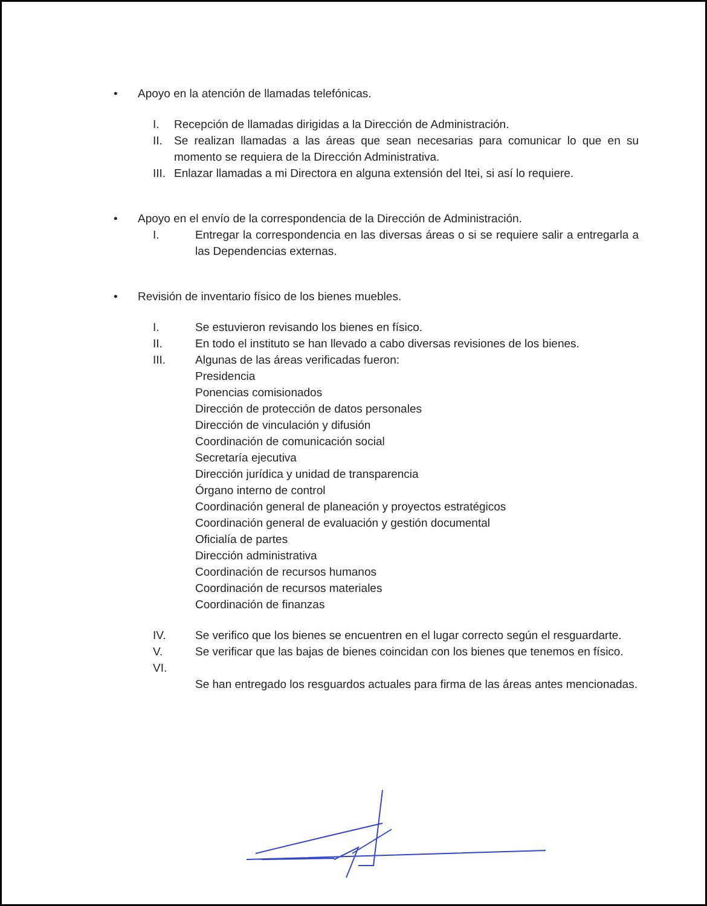• Apoyo en la atención de llamadas telefónicas.
I. Recepción de llamadas dirigidas a la Dirección de Administración.
II. Se realizan llamadas a las áreas que sean necesarias para comunicar lo que en su momento se requiera de la Dirección Administrativa.
III. Enlazar llamadas a mi Directora en alguna extensión del Itei, si así lo requiere.
• Apoyo en el envío de la correspondencia de la Dirección de Administración.
I. Entregar la correspondencia en las diversas áreas o si se requiere salir a entregarla a las Dependencias externas.
• Revisión de inventario físico de los bienes muebles.
I. Se estuvieron revisando los bienes en físico.
II. En todo el instituto se han llevado a cabo diversas revisiones de los bienes.
III. Algunas de las áreas verificadas fueron:
Presidencia
Ponencias comisionados
Dirección de protección de datos personales
Dirección de vinculación y difusión
Coordinación de comunicación social
Secretaría ejecutiva
Dirección jurídica y unidad de transparencia
Órgano interno de control
Coordinación general de planeación y proyectos estratégicos
Coordinación general de evaluación y gestión documental
Oficialía de partes
Dirección administrativa
Coordinación de recursos humanos
Coordinación de recursos materiales
Coordinación de finanzas
IV. Se verifico que los bienes se encuentren en el lugar correcto según el resguardarte.
V. Se verificar que las bajas de bienes coincidan con los bienes que tenemos en físico.
VI.
Se han entregado los resguardos actuales para firma de las áreas antes mencionadas.